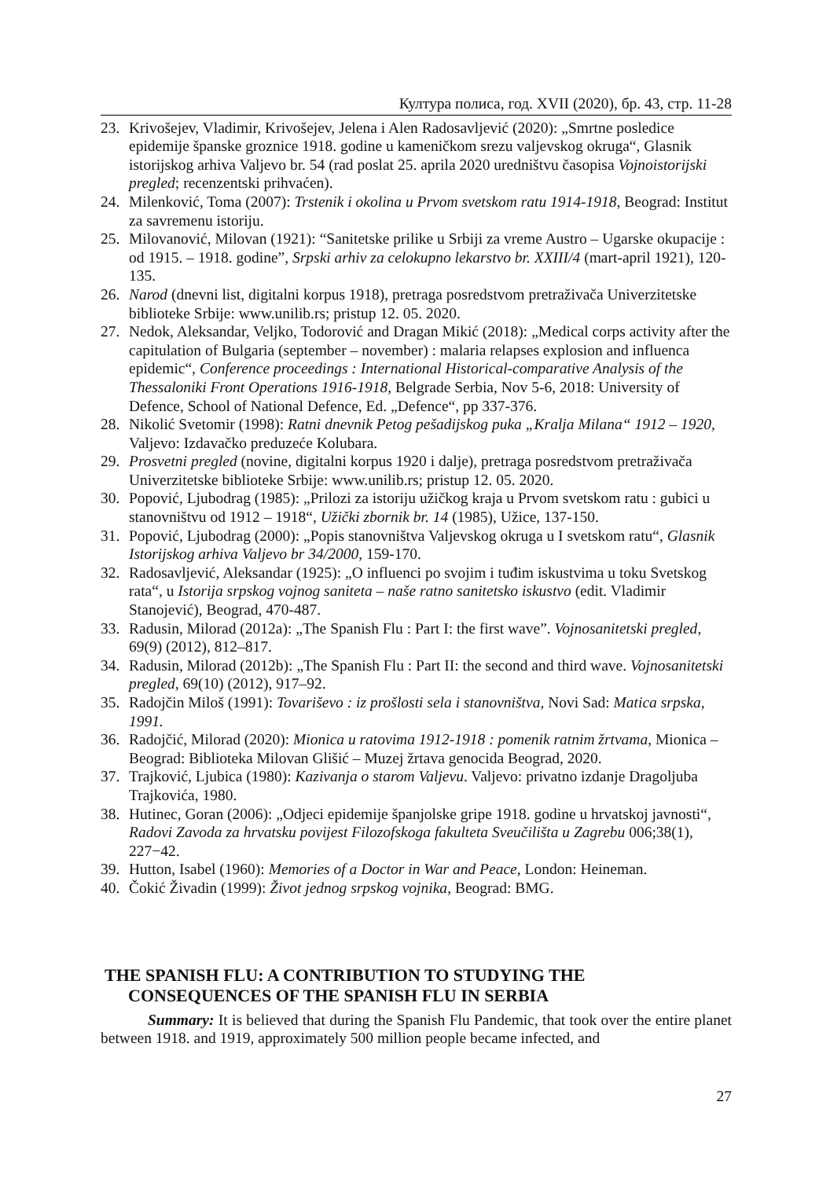Култура полиса, год. XVII (2020), бр. 43, стр. 11-28
23. Krivošejev, Vladimir, Krivošejev, Jelena i Alen Radosavljević (2020): „Smrtne posledice epidemije španske groznice 1918. godine u kameničkom srezu valjevskog okruga“, Glasnik istorijskog arhiva Valjevo br. 54 (rad poslat 25. aprila 2020 uredništvu časopisa Vojnoistorijski pregled; recenzentski prihvaćen).
24. Milenković, Toma (2007): Trstenik i okolina u Prvom svetskom ratu 1914-1918, Beograd: Institut za savremenu istoriju.
25. Milovanović, Milovan (1921): “Sanitetske prilike u Srbiji za vreme Austro – Ugarske okupacije : od 1915. – 1918. godine”, Srpski arhiv za celokupno lekarstvo br. XXIII/4 (mart-april 1921), 120-135.
26. Narod (dnevni list, digitalni korpus 1918), pretraga posredstvom pretraživača Univerzitetske biblioteke Srbije: www.unilib.rs; pristup 12. 05. 2020.
27. Nedok, Aleksandar, Veljko, Todorović and Dragan Mikić (2018): „Medical corps activity after the capitulation of Bulgaria (september – november) : malaria relapses explosion and influenca epidemic“, Conference proceedings : International Historical-comparative Analysis of the Thessaloniki Front Operations 1916-1918, Belgrade Serbia, Nov 5-6, 2018: University of Defence, School of National Defence, Ed. „Defence“, pp 337-376.
28. Nikolić Svetomir (1998): Ratni dnevnik Petog pešadijskog puka „Kralja Milana“ 1912 – 1920, Valjevo: Izdavačko preduzeće Kolubara.
29. Prosvetni pregled (novine, digitalni korpus 1920 i dalje), pretraga posredstvom pretraživača Univerzitetske biblioteke Srbije: www.unilib.rs; pristup 12. 05. 2020.
30. Popović, Ljubodrag (1985): „Prilozi za istoriju užičkog kraja u Prvom svetskom ratu : gubici u stanovništvu od 1912 – 1918“, Užički zbornik br. 14 (1985), Užice, 137-150.
31. Popović, Ljubodrag (2000): „Popis stanovništva Valjevskog okruga u I svetskom ratu“, Glasnik Istorijskog arhiva Valjevo br 34/2000, 159-170.
32. Radosavljević, Aleksandar (1925): „O influenci po svojim i tuđim iskustvima u toku Svetskog rata“, u Istorija srpskog vojnog saniteta – naše ratno sanitetsko iskustvo (edit. Vladimir Stanojević), Beograd, 470-487.
33. Radusin, Milorad (2012a): „The Spanish Flu : Part I: the first wave”. Vojnosanitetski pregled, 69(9) (2012), 812–817.
34. Radusin, Milorad (2012b): „The Spanish Flu : Part II: the second and third wave. Vojnosanitetski pregled, 69(10) (2012), 917–92.
35. Radojčin Miloš (1991): Tovariševo : iz prošlosti sela i stanovništva, Novi Sad: Matica srpska, 1991.
36. Radojčić, Milorad (2020): Mionica u ratovima 1912-1918 : pomenik ratnim žrtvama, Mionica – Beograd: Biblioteka Milovan Glišić – Muzej žrtava genocida Beograd, 2020.
37. Trajković, Ljubica (1980): Kazivanja o starom Valjevu. Valjevo: privatno izdanje Dragoljuba Trajkovića, 1980.
38. Hutinec, Goran (2006): „Odjeci epidemije španjolske gripe 1918. godine u hrvatskoj javnosti“, Radovi Zavoda za hrvatsku povijest Filozofskoga fakulteta Sveučilišta u Zagrebu 006;38(1), 227−42.
39. Hutton, Isabel (1960): Memories of a Doctor in War and Peace, London: Heineman.
40. Čokić Živadin (1999): Život jednog srpskog vojnika, Beograd: BMG.
THE SPANISH FLU: A CONTRIBUTION TO STUDYING THE CONSEQUENCES OF THE SPANISH FLU IN SERBIA
Summary: It is believed that during the Spanish Flu Pandemic, that took over the entire planet between 1918. and 1919, approximately 500 million people became infected, and
27